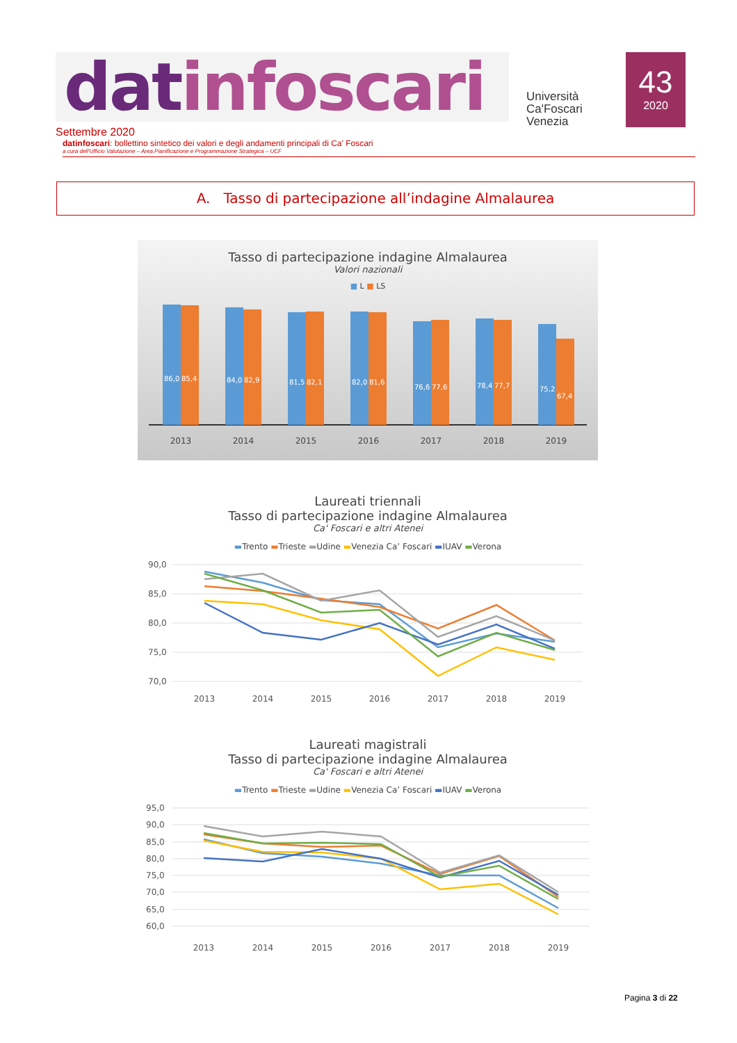datinfoscari
Università
Ca'Foscari
Venezia
43
2020
Settembre 2020
datinfoscari: bollettino sintetico dei valori e degli andamenti principali di Ca' Foscari
a cura dell'Ufficio Valutazione – Area Pianificazione e Programmazione Strategica – UCF
A. Tasso di partecipazione all’indagine Almalaurea
Tasso di partecipazione indagine Almalaurea
Valori nazionali
■ L ■ LS
86,0
85,4
84,0
82,9
81,5
82,1
82,0
81,6
76,6
77,6
78,4
77,7
75,2
67,4
2013
2014
2015
2016
2017
2018
2019
Laureati triennali
Tasso di partecipazione indagine Almalaurea
Ca' Foscari e altri Atenei
▬Trento ▬Trieste ▬Udine ▬Venezia Ca’ Foscari ▬IUAV ▬Verona
90,0
85,0
80,0
75,0
70,0
2013
2014
2015
2016
2017
2018
2019
Laureati magistrali
Tasso di partecipazione indagine Almalaurea
Ca' Foscari e altri Atenei
▬Trento ▬Trieste ▬Udine ▬Venezia Ca’ Foscari ▬IUAV ▬Verona
95,0
90,0
85,0
80,0
75,0
70,0
65,0
60,0
2013
2014
2015
2016
2017
2018
2019
Pagina 3 di 22